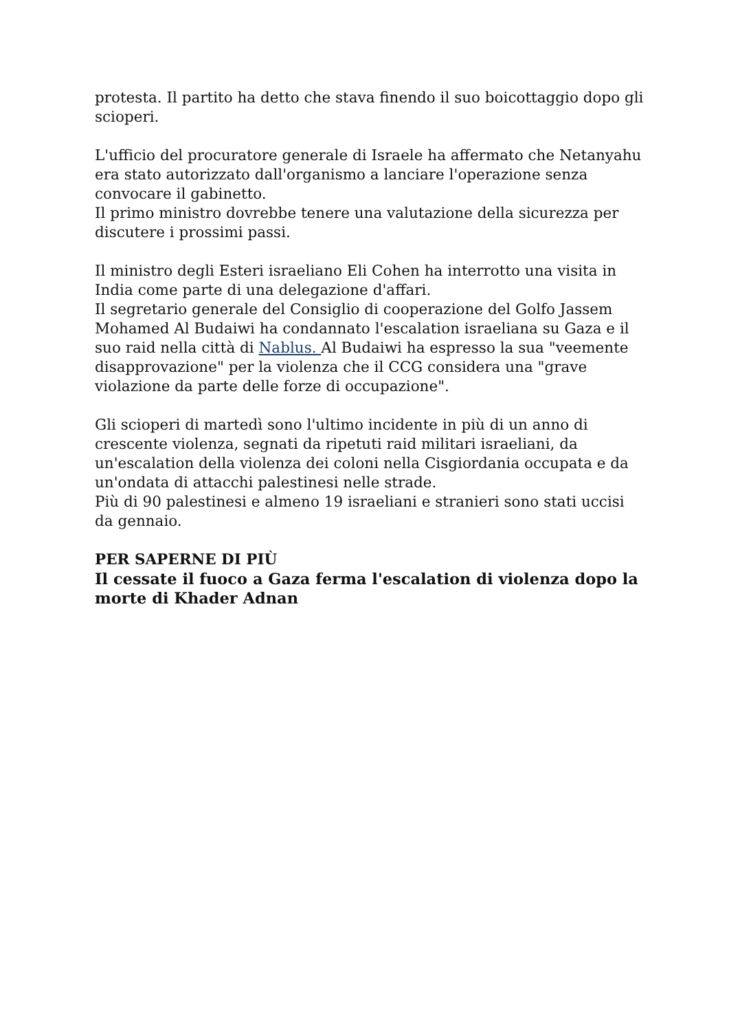protesta. Il partito ha detto che stava finendo il suo boicottaggio dopo gli scioperi.
L'ufficio del procuratore generale di Israele ha affermato che Netanyahu era stato autorizzato dall'organismo a lanciare l'operazione senza convocare il gabinetto.
Il primo ministro dovrebbe tenere una valutazione della sicurezza per discutere i prossimi passi.
Il ministro degli Esteri israeliano Eli Cohen ha interrotto una visita in India come parte di una delegazione d'affari.
Il segretario generale del Consiglio di cooperazione del Golfo Jassem Mohamed Al Budaiwi ha condannato l'escalation israeliana su Gaza e il suo raid nella città di Nablus. Al Budaiwi ha espresso la sua "veemente disapprovazione" per la violenza che il CCG considera una "grave violazione da parte delle forze di occupazione".
Gli scioperi di martedì sono l'ultimo incidente in più di un anno di crescente violenza, segnati da ripetuti raid militari israeliani, da un'escalation della violenza dei coloni nella Cisgiordania occupata e da un'ondata di attacchi palestinesi nelle strade.
Più di 90 palestinesi e almeno 19 israeliani e stranieri sono stati uccisi da gennaio.
PER SAPERNE DI PIÙ
Il cessate il fuoco a Gaza ferma l'escalation di violenza dopo la morte di Khader Adnan